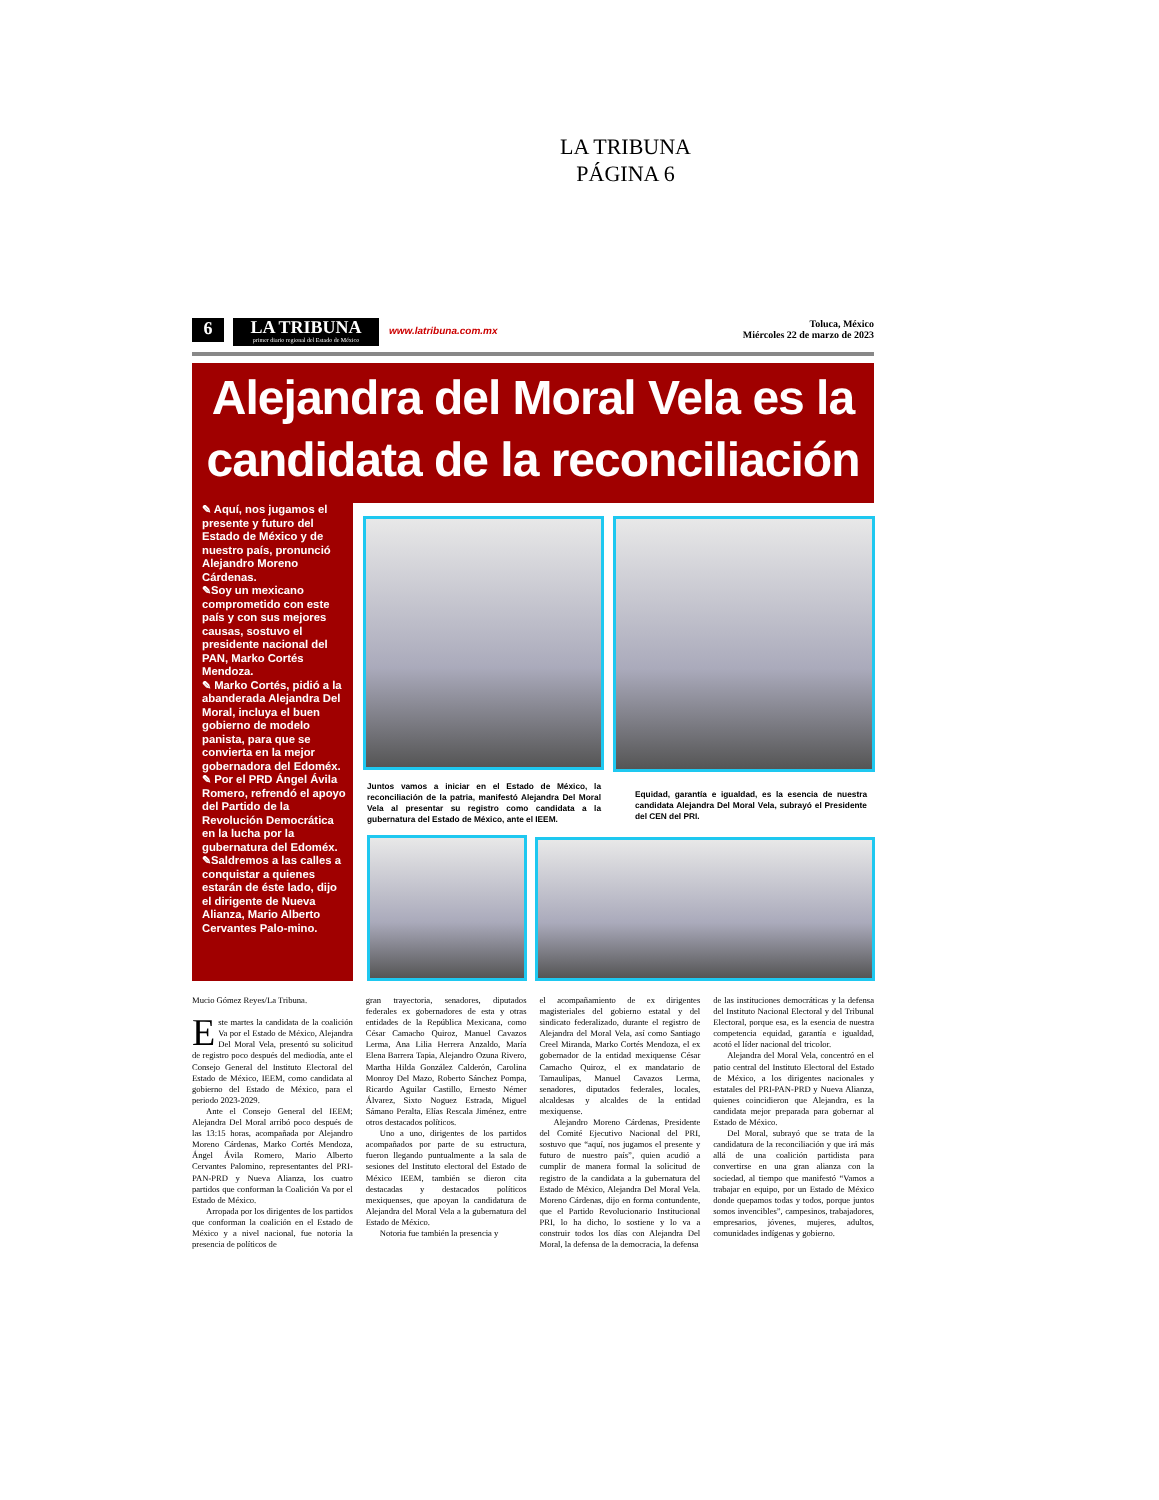LA TRIBUNA
PÁGINA 6
6
LA TRIBUNA
primer diario regional del Estado de México
www.latribuna.com.mx
Toluca, México
Miércoles 22 de marzo de 2023
Alejandra del Moral Vela es la
candidata de la reconciliación
✎ Aquí, nos jugamos el presente y futuro del Estado de México y de nuestro país, pronunció Alejandro Moreno Cárdenas.
✎Soy un mexicano comprometido con este país y con sus mejores causas, sostuvo el presidente nacional del PAN, Marko Cortés Mendoza.
✎ Marko Cortés, pidió a la abanderada Alejandra Del Moral, incluya el buen gobierno de modelo panista, para que se convierta en la mejor gobernadora del Edoméx.
✎ Por el PRD Ángel Ávila Romero, refrendó el apoyo del Partido de la Revolución Democrática en la lucha por la gubernatura del Edoméx.
✎Saldremos a las calles a conquistar a quienes estarán de éste lado, dijo el dirigente de Nueva Alianza, Mario Alberto Cervantes Palo-mino.
Juntos vamos a iniciar en el Estado de México, la reconciliación de la patria, manifestó Alejandra Del Moral Vela al presentar su registro como candidata a la gubernatura del Estado de México, ante el IEEM.
Equidad, garantía e igualdad, es la esencia de nuestra candidata Alejandra Del Moral Vela, subrayó el Presidente del CEN del PRI.
Mucio Gómez Reyes/La Tribuna.
Este martes la candidata de la coalición Va por el Estado de México, Alejandra Del Moral Vela, presentó su solicitud de registro poco después del mediodía, ante el Consejo General del Instituto Electoral del Estado de México, IEEM, como candidata al gobierno del Estado de México, para el periodo 2023-2029.
Ante el Consejo General del IEEM; Alejandra Del Moral arribó poco después de las 13:15 horas, acompañada por Alejandro Moreno Cárdenas, Marko Cortés Mendoza, Ángel Ávila Romero, Mario Alberto Cervantes Palomino, representantes del PRI-PAN-PRD y Nueva Alianza, los cuatro partidos que conforman la Coalición Va por el Estado de México.
Arropada por los dirigentes de los partidos que conforman la coalición en el Estado de México y a nivel nacional, fue notoria la presencia de políticos de
gran trayectoria, senadores, diputados federales ex gobernadores de esta y otras entidades de la República Mexicana, como César Camacho Quiroz, Manuel Cavazos Lerma, Ana Lilia Herrera Anzaldo, María Elena Barrera Tapia, Alejandro Ozuna Rivero, Martha Hilda González Calderón, Carolina Monroy Del Mazo, Roberto Sánchez Pompa, Ricardo Aguilar Castillo, Ernesto Némer Álvarez, Sixto Noguez Estrada, Miguel Sámano Peralta, Elías Rescala Jiménez, entre otros destacados políticos.
Uno a uno, dirigentes de los partidos acompañados por parte de su estructura, fueron llegando puntualmente a la sala de sesiones del Instituto electoral del Estado de México IEEM, también se dieron cita destacadas y destacados políticos mexiquenses, que apoyan la candidatura de Alejandra del Moral Vela a la gubernatura del Estado de México.
Notoria fue también la presencia y
el acompañamiento de ex dirigentes magisteriales del gobierno estatal y del sindicato federalizado, durante el registro de Alejandra del Moral Vela, así como Santiago Creel Miranda, Marko Cortés Mendoza, el ex gobernador de la entidad mexiquense César Camacho Quiroz, el ex mandatario de Tamaulipas, Manuel Cavazos Lerma, senadores, diputados federales, locales, alcaldesas y alcaldes de la entidad mexiquense.
Alejandro Moreno Cárdenas, Presidente del Comité Ejecutivo Nacional del PRI, sostuvo que “aquí, nos jugamos el presente y futuro de nuestro país”, quien acudió a cumplir de manera formal la solicitud de registro de la candidata a la gubernatura del Estado de México, Alejandra Del Moral Vela. Moreno Cárdenas, dijo en forma contundente, que el Partido Revolucionario Institucional PRI, lo ha dicho, lo sostiene y lo va a construir todos los días con Alejandra Del Moral, la defensa de la democracia, la defensa
de las instituciones democráticas y la defensa del Instituto Nacional Electoral y del Tribunal Electoral, porque esa, es la esencia de nuestra competencia equidad, garantía e igualdad, acotó el líder nacional del tricolor.
Alejandra del Moral Vela, concentró en el patio central del Instituto Electoral del Estado de México, a los dirigentes nacionales y estatales del PRI-PAN-PRD y Nueva Alianza, quienes coincidieron que Alejandra, es la candidata mejor preparada para gobernar al Estado de México.
Del Moral, subrayó que se trata de la candidatura de la reconciliación y que irá más allá de una coalición partidista para convertirse en una gran alianza con la sociedad, al tiempo que manifestó “Vamos a trabajar en equipo, por un Estado de México donde quepamos todas y todos, porque juntos somos invencibles”, campesinos, trabajadores, empresarios, jóvenes, mujeres, adultos, comunidades indígenas y gobierno.